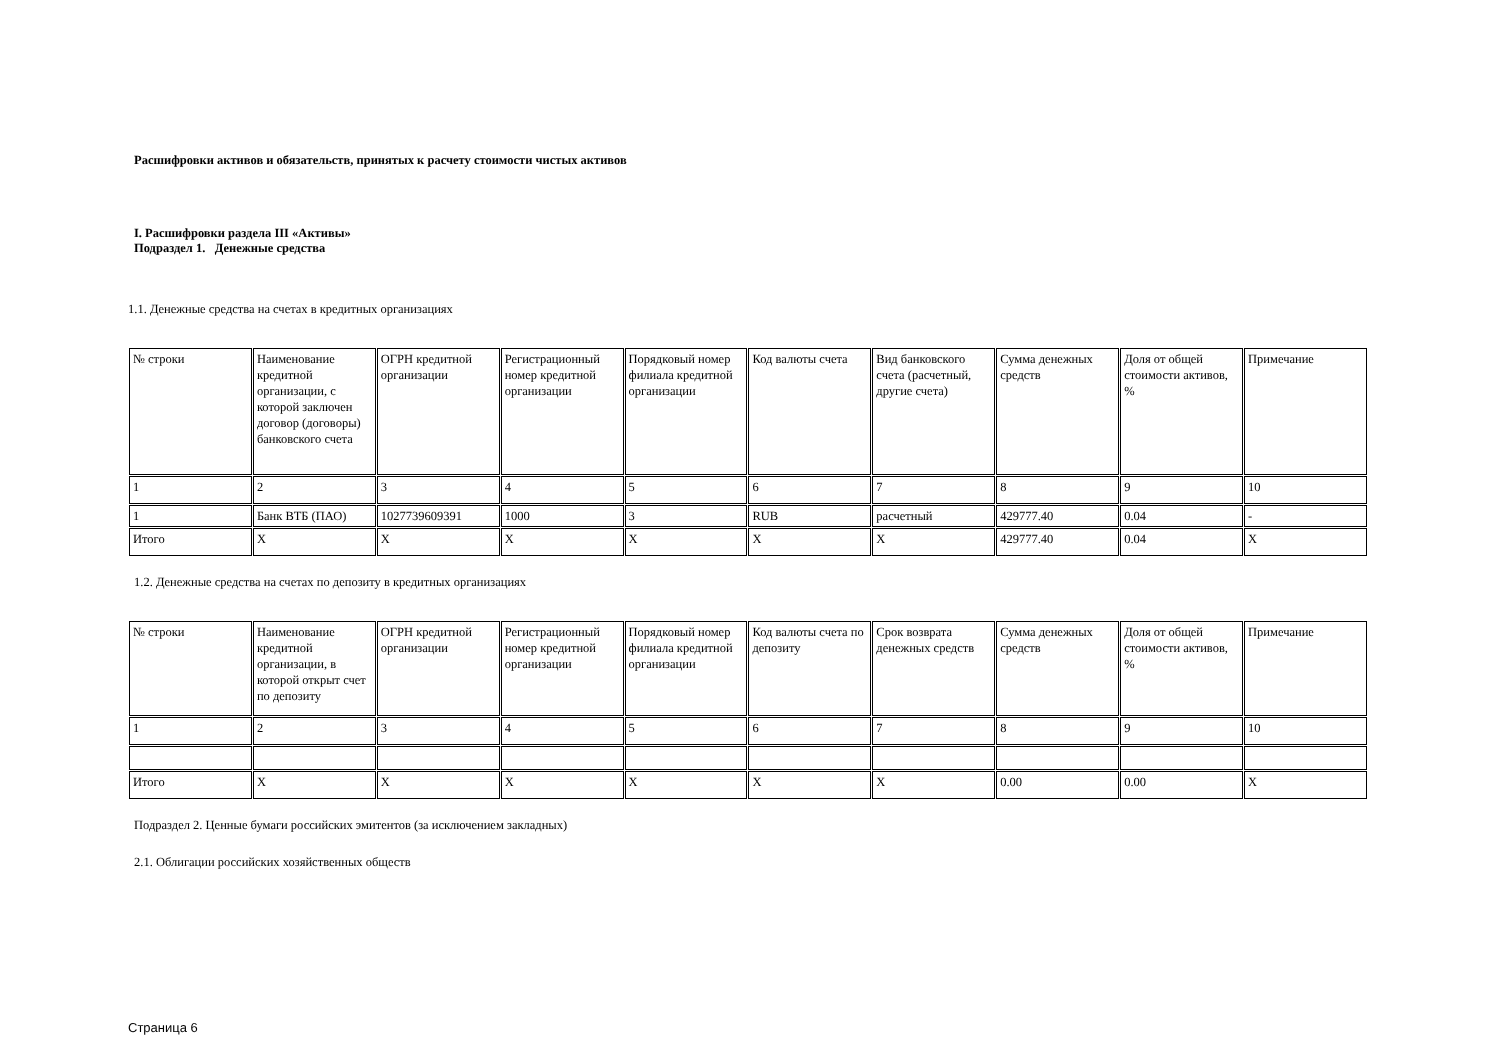Расшифровки активов и обязательств, принятых к расчету стоимости чистых активов
I. Расшифровки раздела III «Активы»
Подраздел 1. Денежные средства
1.1. Денежные средства на счетах в кредитных организациях
| № строки | Наименование кредитной организации, с которой заключен договор (договоры) банковского счета | ОГРН кредитной организации | Регистрационный номер кредитной организации | Порядковый номер филиала кредитной организации | Код валюты счета | Вид банковского счета (расчетный, другие счета) | Сумма денежных средств | Доля от общей стоимости активов, % | Примечание |
| 1 | 2 | 3 | 4 | 5 | 6 | 7 | 8 | 9 | 10 |
| 1 | Банк ВТБ (ПАО) | 1027739609391 | 1000 | 3 | RUB | расчетный | 429777.40 | 0.04 | - |
| Итого | X | X | X | X | X | X | 429777.40 | 0.04 | X |
1.2. Денежные средства на счетах по депозиту в кредитных организациях
| № строки | Наименование кредитной организации, в которой открыт счет по депозиту | ОГРН кредитной организации | Регистрационный номер кредитной организации | Порядковый номер филиала кредитной организации | Код валюты счета по депозиту | Срок возврата денежных средств | Сумма денежных средств | Доля от общей стоимости активов, % | Примечание |
| 1 | 2 | 3 | 4 | 5 | 6 | 7 | 8 | 9 | 10 |
| Итого | X | X | X | X | X | X | 0.00 | 0.00 | X |
Подраздел 2. Ценные бумаги российских эмитентов (за исключением закладных)
2.1. Облигации российских хозяйственных обществ
Страница 6